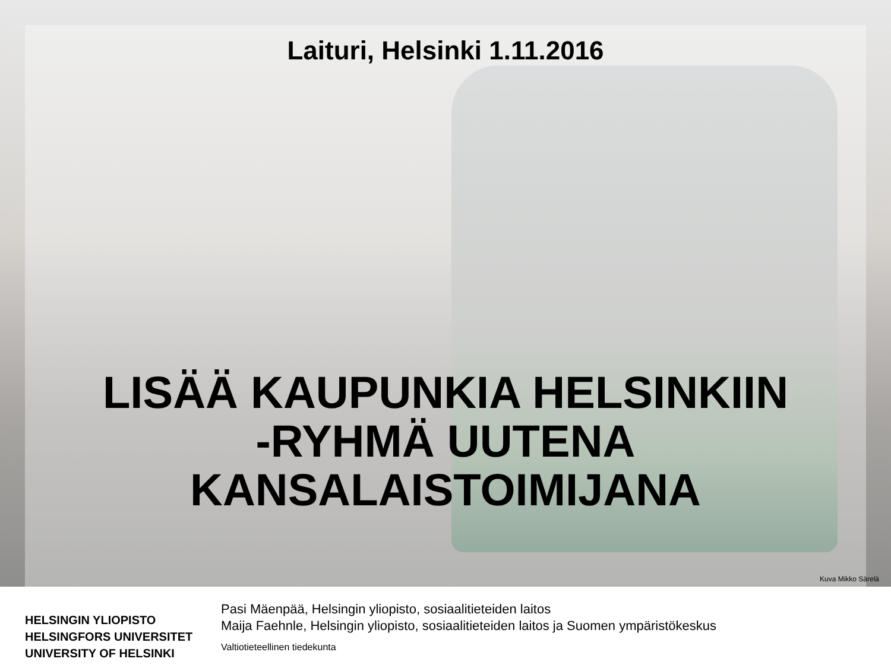Laituri, Helsinki 1.11.2016
LISÄÄ KAUPUNKIA HELSINKIIN
-RYHMÄ UUTENA
KANSALAISTOIMIJANA
Kuva Mikko Särelä
HELSINGIN YLIOPISTO
HELSINGFORS UNIVERSITET
UNIVERSITY OF HELSINKI
Pasi Mäenpää, Helsingin yliopisto, sosiaalitieteiden laitos
Maija Faehnle, Helsingin yliopisto, sosiaalitieteiden laitos ja Suomen ympäristökeskus
Valtiotieteellinen tiedekunta